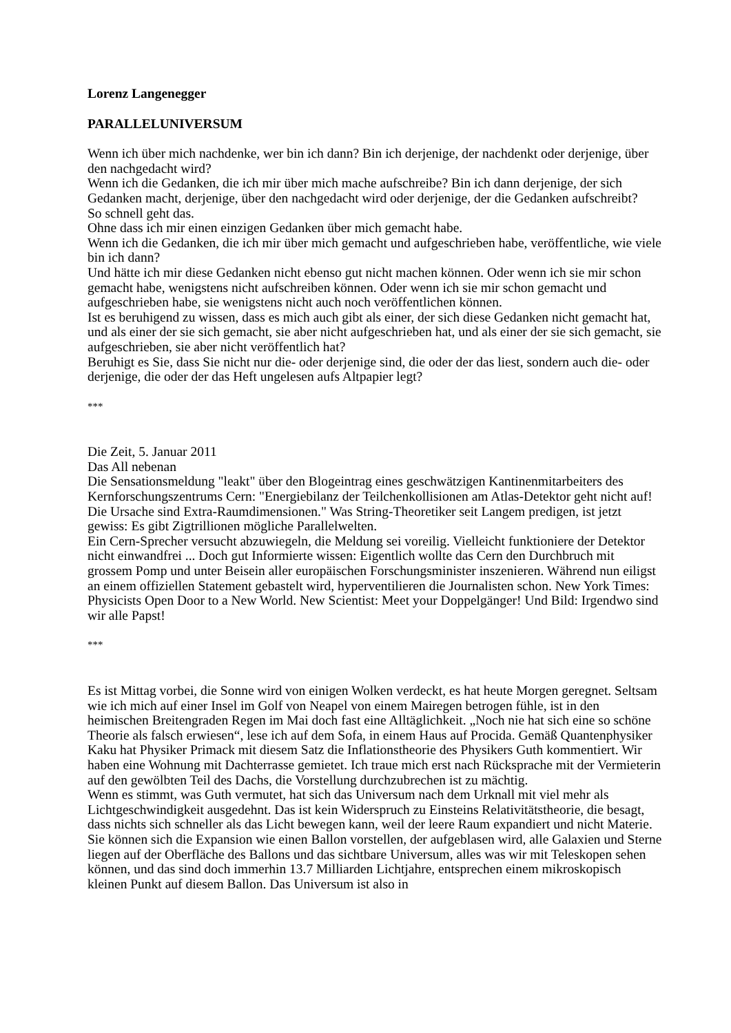Lorenz Langenegger
PARALLELUNIVERSUM
Wenn ich über mich nachdenke, wer bin ich dann? Bin ich derjenige, der nachdenkt oder derjenige, über den nachgedacht wird?
Wenn ich die Gedanken, die ich mir über mich mache aufschreibe? Bin ich dann derjenige, der sich Gedanken macht, derjenige, über den nachgedacht wird oder derjenige, der die Gedanken aufschreibt?
So schnell geht das.
Ohne dass ich mir einen einzigen Gedanken über mich gemacht habe.
Wenn ich die Gedanken, die ich mir über mich gemacht und aufgeschrieben habe, veröffentliche, wie viele bin ich dann?
Und hätte ich mir diese Gedanken nicht ebenso gut nicht machen können. Oder wenn ich sie mir schon gemacht habe, wenigstens nicht aufschreiben können. Oder wenn ich sie mir schon gemacht und aufgeschrieben habe, sie wenigstens nicht auch noch veröffentlichen können.
Ist es beruhigend zu wissen, dass es mich auch gibt als einer, der sich diese Gedanken nicht gemacht hat, und als einer der sie sich gemacht, sie aber nicht aufgeschrieben hat, und als einer der sie sich gemacht, sie aufgeschrieben, sie aber nicht veröffentlich hat?
Beruhigt es Sie, dass Sie nicht nur die- oder derjenige sind, die oder der das liest, sondern auch die- oder derjenige, die oder der das Heft ungelesen aufs Altpapier legt?
***
Die Zeit, 5. Januar 2011
Das All nebenan
Die Sensationsmeldung "leakt" über den Blogeintrag eines geschwätzigen Kantinenmitarbeiters des Kernforschungszentrums Cern: "Energiebilanz der Teilchenkollisionen am Atlas-Detektor geht nicht auf! Die Ursache sind Extra-Raumdimensionen." Was String-Theoretiker seit Langem predigen, ist jetzt gewiss: Es gibt Zigtrillionen mögliche Parallelwelten.
Ein Cern-Sprecher versucht abzuwiegeln, die Meldung sei voreilig. Vielleicht funktioniere der Detektor nicht einwandfrei ... Doch gut Informierte wissen: Eigentlich wollte das Cern den Durchbruch mit grossem Pomp und unter Beisein aller europäischen Forschungsminister inszenieren. Während nun eiligst an einem offiziellen Statement gebastelt wird, hyperventilieren die Journalisten schon. New York Times: Physicists Open Door to a New World. New Scientist: Meet your Doppelgänger! Und Bild: Irgendwo sind wir alle Papst!
***
Es ist Mittag vorbei, die Sonne wird von einigen Wolken verdeckt, es hat heute Morgen geregnet. Seltsam wie ich mich auf einer Insel im Golf von Neapel von einem Mairegen betrogen fühle, ist in den heimischen Breitengraden Regen im Mai doch fast eine Alltäglichkeit. „Noch nie hat sich eine so schöne Theorie als falsch erwiesen“, lese ich auf dem Sofa, in einem Haus auf Procida. Gemäß Quantenphysiker Kaku hat Physiker Primack mit diesem Satz die Inflationstheorie des Physikers Guth kommentiert. Wir haben eine Wohnung mit Dachterrasse gemietet. Ich traue mich erst nach Rücksprache mit der Vermieterin auf den gewölbten Teil des Dachs, die Vorstellung durchzubrechen ist zu mächtig.
Wenn es stimmt, was Guth vermutet, hat sich das Universum nach dem Urknall mit viel mehr als Lichtgeschwindigkeit ausgedehnt. Das ist kein Widerspruch zu Einsteins Relativitätstheorie, die besagt, dass nichts sich schneller als das Licht bewegen kann, weil der leere Raum expandiert und nicht Materie. Sie können sich die Expansion wie einen Ballon vorstellen, der aufgeblasen wird, alle Galaxien und Sterne liegen auf der Oberfläche des Ballons und das sichtbare Universum, alles was wir mit Teleskopen sehen können, und das sind doch immerhin 13.7 Milliarden Lichtjahre, entsprechen einem mikroskopisch kleinen Punkt auf diesem Ballon. Das Universum ist also in